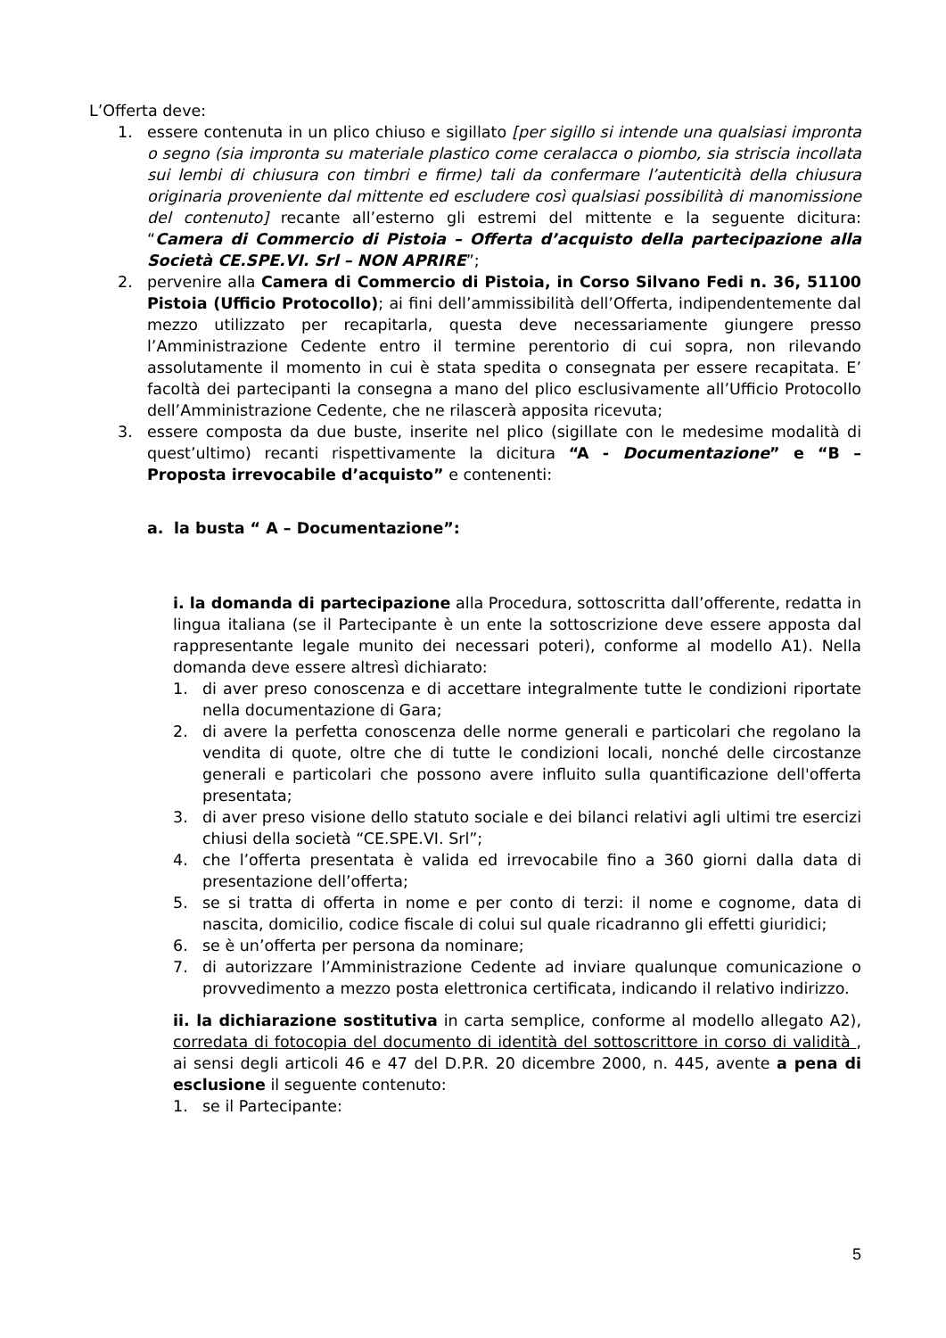L’Offerta deve:
1. essere contenuta in un plico chiuso e sigillato [per sigillo si intende una qualsiasi impronta o segno (sia impronta su materiale plastico come ceralacca o piombo, sia striscia incollata sui lembi di chiusura con timbri e firme) tali da confermare l’autenticità della chiusura originaria proveniente dal mittente ed escludere così qualsiasi possibilità di manomissione del contenuto] recante all’esterno gli estremi del mittente e la seguente dicitura: “Camera di Commercio di Pistoia – Offerta d’acquisto della partecipazione alla Società CE.SPE.VI. Srl – NON APRIRE”;
2. pervenire alla Camera di Commercio di Pistoia, in Corso Silvano Fedi n. 36, 51100 Pistoia (Ufficio Protocollo); ai fini dell’ammissibilità dell’Offerta, indipendentemente dal mezzo utilizzato per recapitarla, questa deve necessariamente giungere presso l’Amministrazione Cedente entro il termine perentorio di cui sopra, non rilevando assolutamente il momento in cui è stata spedita o consegnata per essere recapitata. E’ facoltà dei partecipanti la consegna a mano del plico esclusivamente all’Ufficio Protocollo dell’Amministrazione Cedente, che ne rilascerà apposita ricevuta;
3. essere composta da due buste, inserite nel plico (sigillate con le medesime modalità di quest’ultimo) recanti rispettivamente la dicitura “A - Documentazione” e “B – Proposta irrevocabile d’acquisto” e contenenti:
a. la busta “ A – Documentazione”:
i. la domanda di partecipazione alla Procedura, sottoscritta dall’offerente, redatta in lingua italiana (se il Partecipante è un ente la sottoscrizione deve essere apposta dal rappresentante legale munito dei necessari poteri), conforme al modello A1). Nella domanda deve essere altresì dichiarato:
1. di aver preso conoscenza e di accettare integralmente tutte le condizioni riportate nella documentazione di Gara;
2. di avere la perfetta conoscenza delle norme generali e particolari che regolano la vendita di quote, oltre che di tutte le condizioni locali, nonché delle circostanze generali e particolari che possono avere influito sulla quantificazione dell'offerta presentata;
3. di aver preso visione dello statuto sociale e dei bilanci relativi agli ultimi tre esercizi chiusi della società “CE.SPE.VI. Srl”;
4. che l’offerta presentata è valida ed irrevocabile fino a 360 giorni dalla data di presentazione dell’offerta;
5. se si tratta di offerta in nome e per conto di terzi: il nome e cognome, data di nascita, domicilio, codice fiscale di colui sul quale ricadranno gli effetti giuridici;
6. se è un’offerta per persona da nominare;
7. di autorizzare l’Amministrazione Cedente ad inviare qualunque comunicazione o provvedimento a mezzo posta elettronica certificata, indicando il relativo indirizzo.
ii. la dichiarazione sostitutiva in carta semplice, conforme al modello allegato A2), corredata di fotocopia del documento di identità del sottoscrittore in corso di validità , ai sensi degli articoli 46 e 47 del D.P.R. 20 dicembre 2000, n. 445, avente a pena di esclusione il seguente contenuto:
1. se il Partecipante:
5